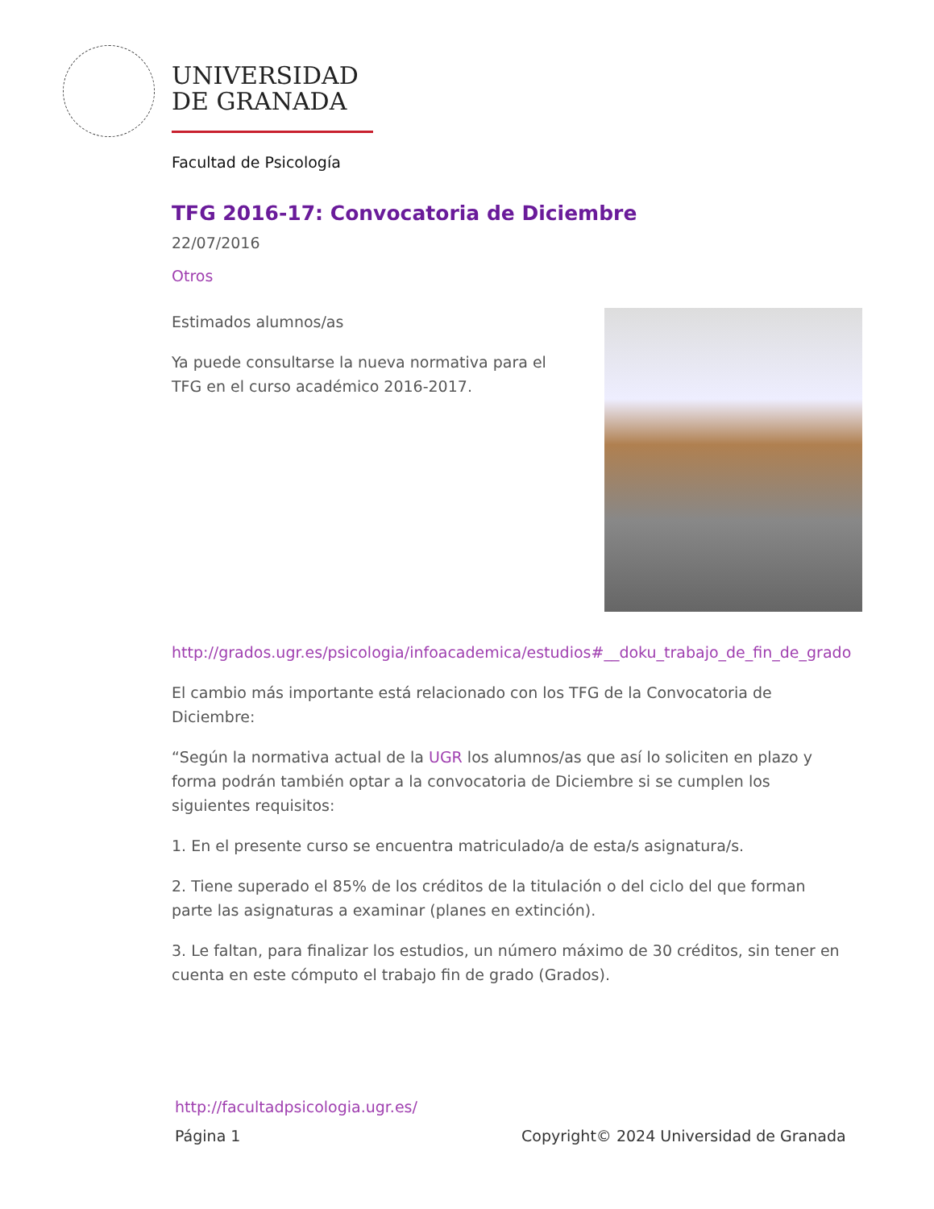UNIVERSIDAD
DE GRANADA
Facultad de Psicología
TFG 2016-17: Convocatoria de Diciembre
22/07/2016
Otros
Estimados alumnos/as
Ya puede consultarse la nueva normativa para el TFG en el curso académico 2016-2017.
http://grados.ugr.es/psicologia/infoacademica/estudios#__doku_trabajo_de_fin_de_grado
El cambio más importante está relacionado con los TFG de la Convocatoria de Diciembre:
“Según la normativa actual de la UGR los alumnos/as que así lo soliciten en plazo y forma podrán también optar a la convocatoria de Diciembre si se cumplen los siguientes requisitos:
1. En el presente curso se encuentra matriculado/a de esta/s asignatura/s.
2. Tiene superado el 85% de los créditos de la titulación o del ciclo del que forman parte las asignaturas a examinar (planes en extinción).
3. Le faltan, para finalizar los estudios, un número máximo de 30 créditos, sin tener en cuenta en este cómputo el trabajo fin de grado (Grados).
http://facultadpsicologia.ugr.es/
Página 1
Copyright© 2024 Universidad de Granada